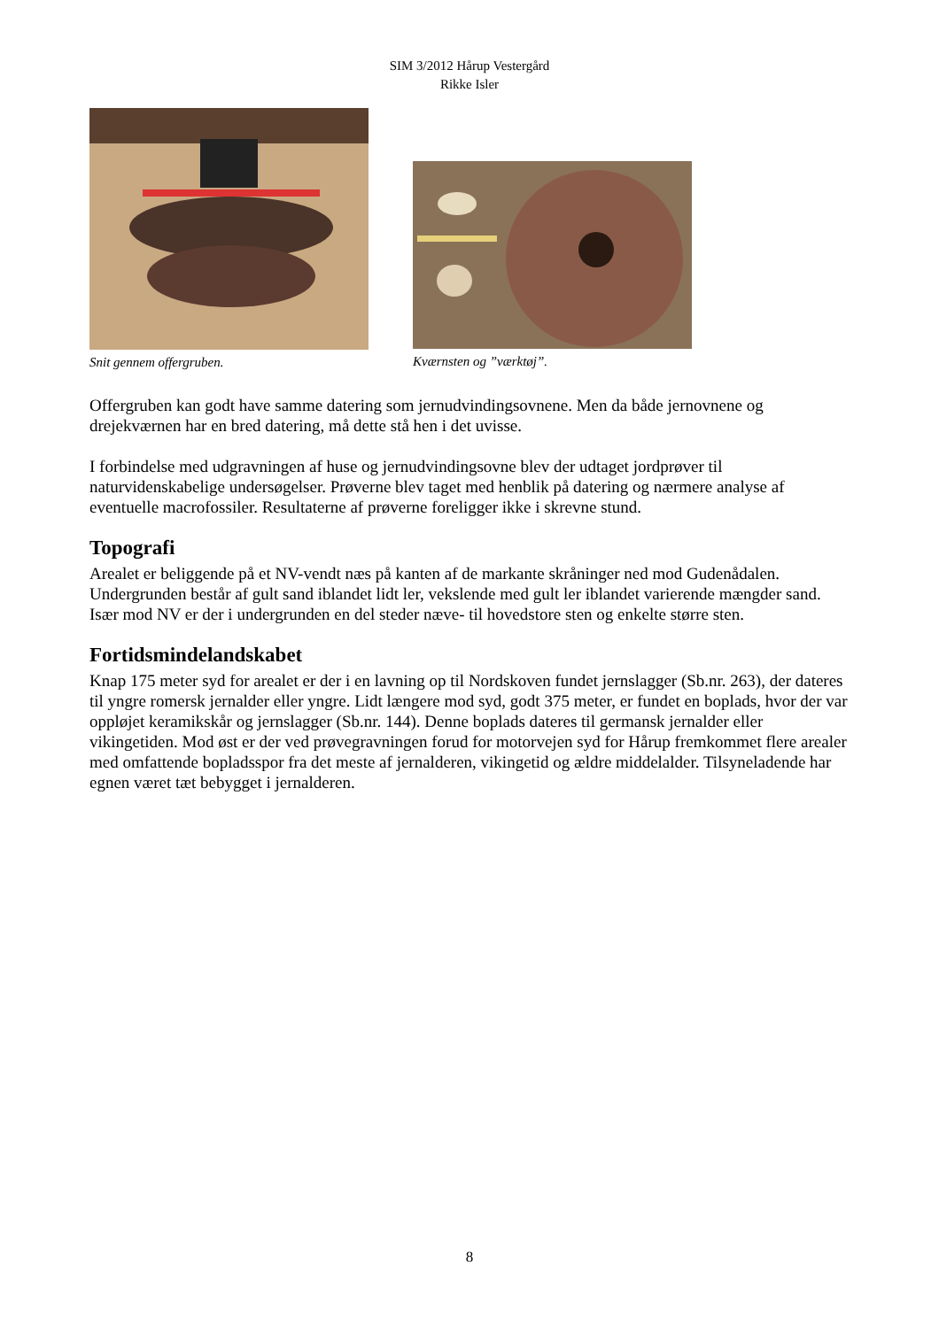SIM 3/2012 Hårup Vestergård
Rikke Isler
Snit gennem offergruben. Kværnsten og ”værktøj”.
Offergruben kan godt have samme datering som jernudvindingsovnene. Men da både jernovnene og drejekværnen har en bred datering, må dette stå hen i det uvisse.
I forbindelse med udgravningen af huse og jernudvindingsovne blev der udtaget jordprøver til naturvidenskabelige undersøgelser. Prøverne blev taget med henblik på datering og nærmere analyse af eventuelle macrofossiler. Resultaterne af prøverne foreligger ikke i skrevne stund.
Topografi
Arealet er beliggende på et NV-vendt næs på kanten af de markante skråninger ned mod Gudenådalen. Undergrunden består af gult sand iblandet lidt ler, vekslende med gult ler iblandet varierende mængder sand. Især mod NV er der i undergrunden en del steder næve- til hovedstore sten og enkelte større sten.
Fortidsmindelandskabet
Knap 175 meter syd for arealet er der i en lavning op til Nordskoven fundet jernslagger (Sb.nr. 263), der dateres til yngre romersk jernalder eller yngre. Lidt længere mod syd, godt 375 meter, er fundet en boplads, hvor der var oppløjet keramikskår og jernslagger (Sb.nr. 144). Denne boplads dateres til germansk jernalder eller vikingetiden. Mod øst er der ved prøvegravningen forud for motorvejen syd for Hårup fremkommet flere arealer med omfattende bopladsspor fra det meste af jernalderen, vikingetid og ældre middelalder. Tilsyneladende har egnen været tæt bebygget i jernalderen.
8